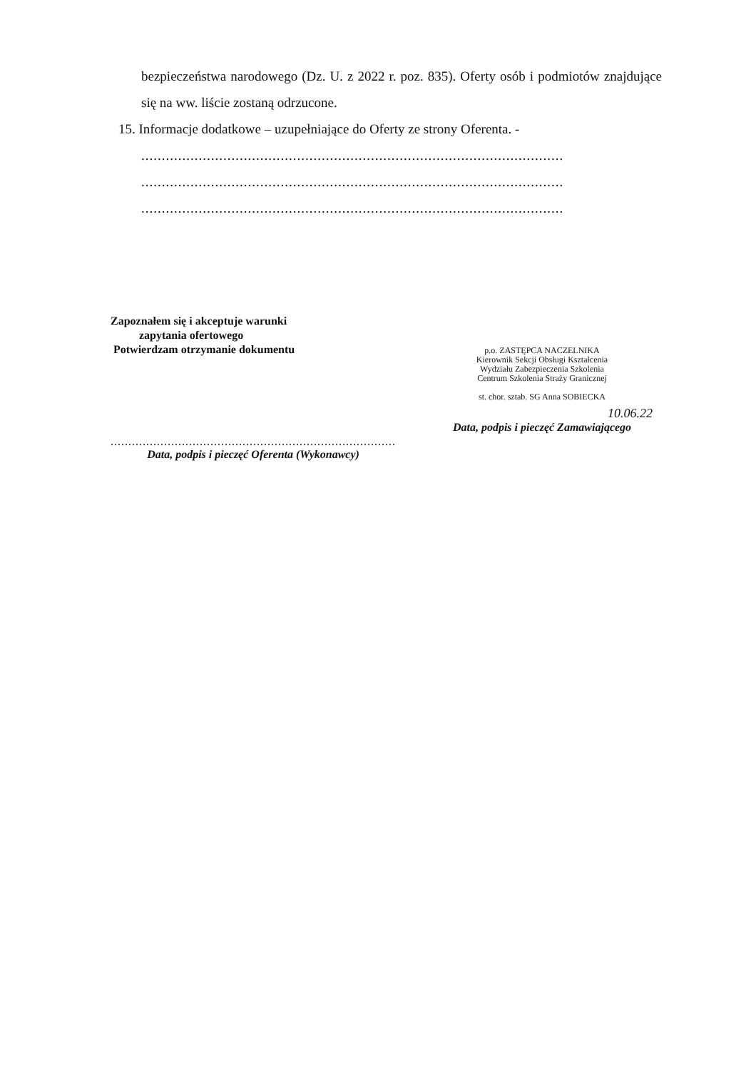bezpieczeństwa narodowego (Dz. U. z 2022 r. poz. 835). Oferty osób i podmiotów znajdujące się na ww. liście zostaną odrzucone.
15. Informacje dodatkowe – uzupełniające do Oferty ze strony Oferenta. -
.......................................................................................................
.......................................................................................................
.......................................................................................................
Zapoznałem się i akceptuje warunki
zapytania ofertowego
Potwierdzam otrzymanie dokumentu
.....................................................................................
Data, podpis i pieczęć Oferenta (Wykonawcy)
p.o. ZASTĘPCA NACZELNIKA
Kierownik Sekcji Obsługi Kształcenia
Wydziału Zabezpieczenia Szkolenia
Centrum Szkolenia Straży Granicznej
st. chor. sztab. SG Anna SOBIECKA
10.06.22
Data, podpis i pieczęć Zamawiającego